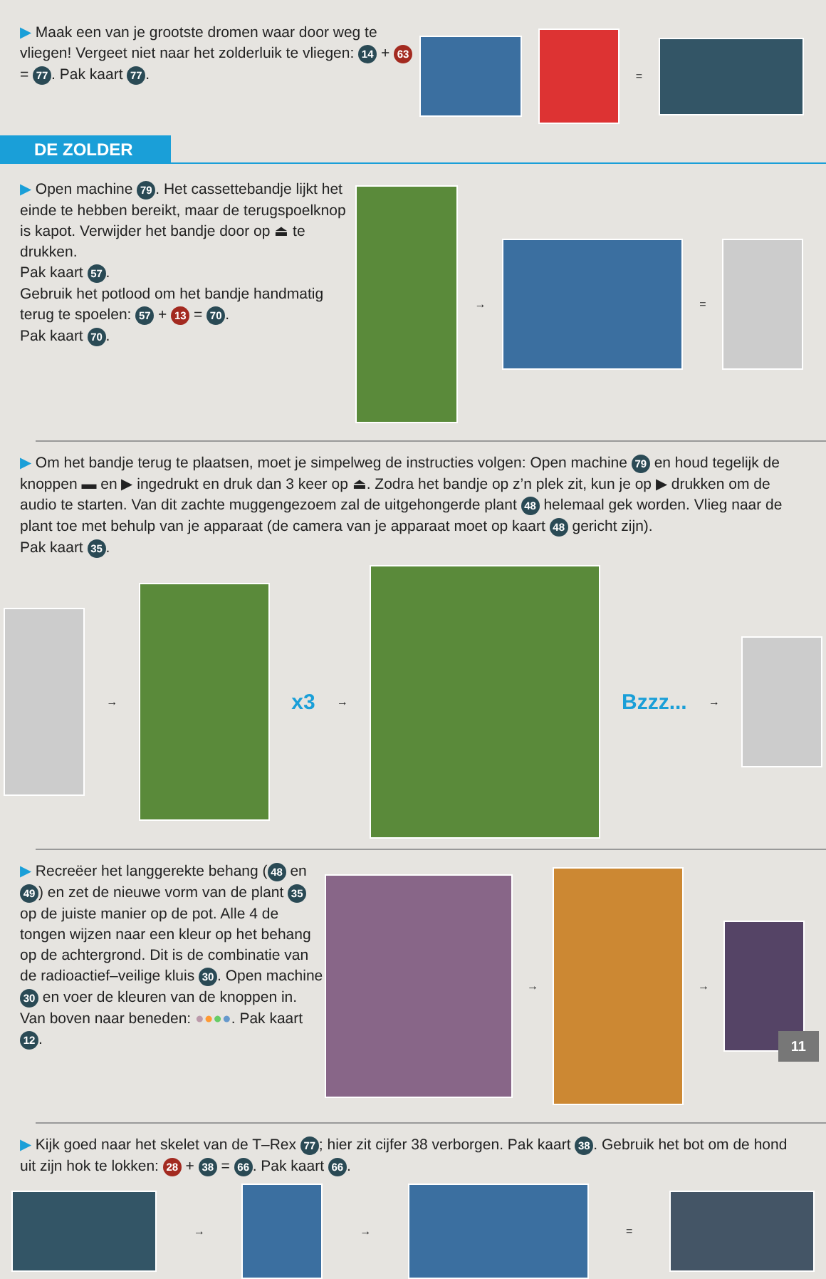▶ Maak een van je grootste dromen waar door weg te vliegen! Vergeet niet naar het zolderluik te vliegen: 14 + 63 = 77. Pak kaart 77.
=
DE ZOLDER
▶ Open machine 79. Het cassettebandje lijkt het einde te hebben bereikt, maar de terugspoelknop is kapot. Verwijder het bandje door op ⏏ te drukken.
Pak kaart 57.
Gebruik het potlood om het bandje handmatig terug te spoelen: 57 + 13 = 70.
Pak kaart 70.
→ =
▶ Om het bandje terug te plaatsen, moet je simpelweg de instructies volgen: Open machine 79 en houd tegelijk de knoppen ▬ en ▶ ingedrukt en druk dan 3 keer op ⏏. Zodra het bandje op z’n plek zit, kun je op ▶ drukken om de audio te starten. Van dit zachte muggengezoem zal de uitgehongerde plant 48 helemaal gek worden. Vlieg naar de plant toe met behulp van je apparaat (de camera van je apparaat moet op kaart 48 gericht zijn).
Pak kaart 35.
→ x3 → Bzzz... →
▶ Recreëer het langgerekte behang (48 en 49) en zet de nieuwe vorm van de plant 35 op de juiste manier op de pot. Alle 4 de tongen wijzen naar een kleur op het behang op de achtergrond. Dit is de combinatie van de radioactief–veilige kluis 30. Open machine 30 en voer de kleuren van de knoppen in. Van boven naar beneden: ●●●●. Pak kaart 12.
→ →
▶ Kijk goed naar het skelet van de T–Rex 77; hier zit cijfer 38 verborgen. Pak kaart 38. Gebruik het bot om de hond uit zijn hok te lokken: 28 + 38 = 66. Pak kaart 66.
→ → =
11